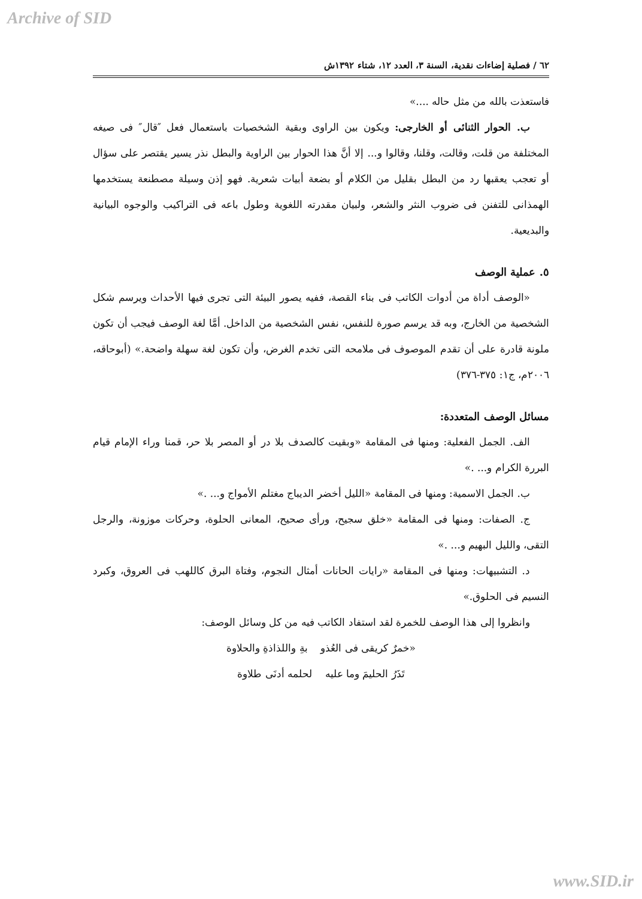Archive of SID
٦٢ / فصلية إضاءات نقدية، السنة ٣، العدد ١٢، شتاء ١٣٩٢ش
فاستعذت بالله من مثل حاله ....»
ب. الحوار الثنائى أو الخارجى: ويكون بين الراوى وبقية الشخصيات باستعمال فعل ″قال″ فى صيغه المختلفة من قلت، وقالت، وقلنا، وقالوا و... إلا أنَّ هذا الحوار بين الراوية والبطل نذر يسير يقتصر على سؤال أو تعجب يعقبها رد من البطل بقليل من الكلام أو بضعة أبيات شعرية. فهو إذن وسيلة مصطنعة يستخدمها الهمذانى للتفنن فى ضروب النثر والشعر، ولبيان مقدرته اللغوية وطول باعه فى التراكيب والوجوه البيانية والبديعية.
٥. عملية الوصف
«الوصف أداة من أدوات الكاتب فى بناء القصة، ففيه يصور البيئة التى تجرى فيها الأحداث ويرسم شكل الشخصية من الخارج، وبه قد يرسم صورة للنفس، نفس الشخصية من الداخل. أمَّا لغة الوصف فيجب أن تكون ملونة قادرة على أن تقدم الموصوف فى ملامحه التى تخدم الغرض، وأن تكون لغة سهلة واضحة.» (أبوحاقه، ٢٠٠٦م، ج١: ٣٧٥-٣٧٦)
مسائل الوصف المتعددة:
الف. الجمل الفعلية: ومنها فى المقامة «وبقيت كالصدف بلا در أو المصر بلا حر، قمنا وراء الإمام قيام البررة الكرام و... .»
ب. الجمل الاسمية: ومنها فى المقامة «الليل أخضر الديباج مغتلم الأمواج و... .»
ج. الصفات: ومنها فى المقامة «خلق سجيح، ورأى صحيح، المعانى الحلوة، وحركات موزونة، والرجل التقى، والليل البهيم و... .»
د. التشبيهات: ومنها فى المقامة «رايات الحانات أمثال النجوم، وفتاة البرق كاللهب فى العروق، وكبرد النسيم فى الحلوق.»
وانظروا إلى هذا الوصف للخمرة لقد استفاد الكاتب فيه من كل وسائل الوصف:
«خمرٌ كريقى فى العُذو بةِ واللذاذةِ والحلاوة
تَذَرُ الحليمَ وما عليه لحلمه أدنَى طلاوة
www.SID.ir